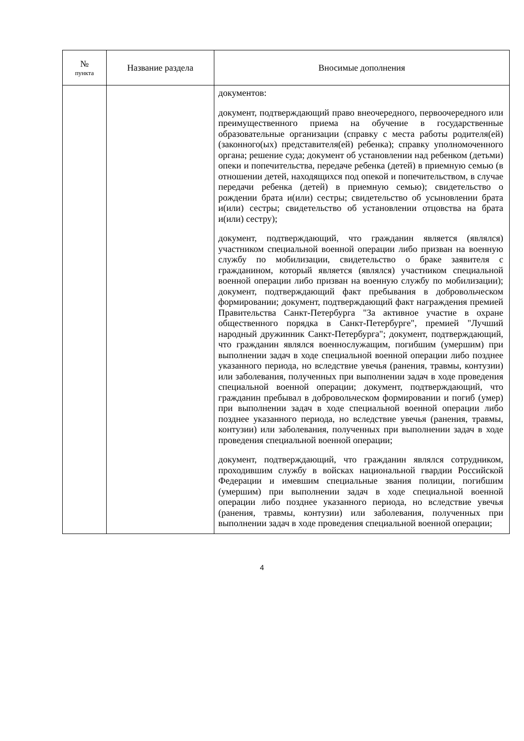| № пункта | Название раздела | Вносимые дополнения |
| --- | --- | --- |
| | | документов: документ, подтверждающий право внеочередного, первоочередного или преимущественного приема на обучение в государственные образовательные организации (справку с места работы родителя(ей) (законного(ых) представителя(ей) ребенка); справку уполномоченного органа; решение суда; документ об установлении над ребенком (детьми) опеки и попечительства, передаче ребенка (детей) в приемную семью (в отношении детей, находящихся под опекой и попечительством, в случае передачи ребенка (детей) в приемную семью); свидетельство о рождении брата и(или) сестры; свидетельство об усыновлении брата и(или) сестры; свидетельство об установлении отцовства на брата и(или) сестру); документ, подтверждающий, что гражданин является (являлся) участником специальной военной операции либо призван на военную службу по мобилизации, свидетельство о браке заявителя с гражданином, который является (являлся) участником специальной военной операции либо призван на военную службу по мобилизации); документ, подтверждающий факт пребывания в добровольческом формировании; документ, подтверждающий факт награждения премией Правительства Санкт-Петербурга "За активное участие в охране общественного порядка в Санкт-Петербурге", премией "Лучший народный дружинник Санкт-Петербурга"; документ, подтверждающий, что гражданин являлся военнослужащим, погибшим (умершим) при выполнении задач в ходе специальной военной операции либо позднее указанного периода, но вследствие увечья (ранения, травмы, контузии) или заболевания, полученных при выполнении задач в ходе проведения специальной военной операции; документ, подтверждающий, что гражданин пребывал в добровольческом формировании и погиб (умер) при выполнении задач в ходе специальной военной операции либо позднее указанного периода, но вследствие увечья (ранения, травмы, контузии) или заболевания, полученных при выполнении задач в ходе проведения специальной военной операции; документ, подтверждающий, что гражданин являлся сотрудником, проходившим службу в войсках национальной гвардии Российской Федерации и имевшим специальные звания полиции, погибшим (умершим) при выполнении задач в ходе специальной военной операции либо позднее указанного периода, но вследствие увечья (ранения, травмы, контузии) или заболевания, полученных при выполнении задач в ходе проведения специальной военной операции; |
4